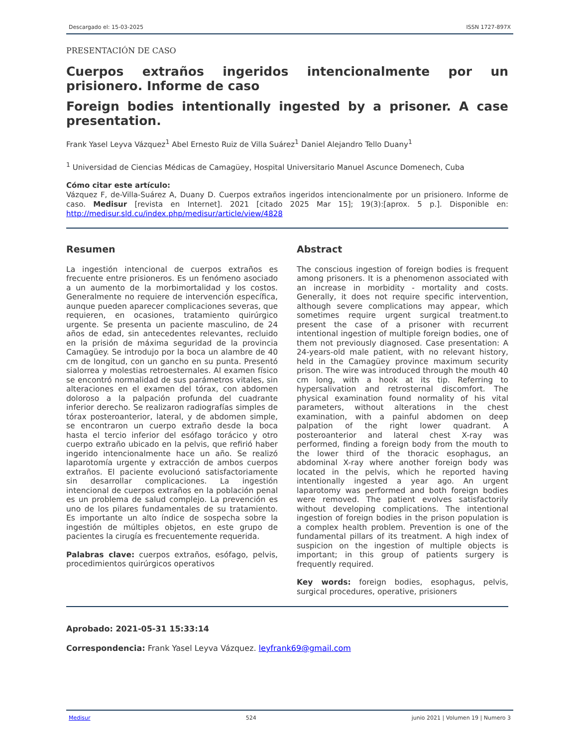Descargado el: 15-03-2025 ISSN 1727-897X
PRESENTACIÓN DE CASO
Cuerpos extraños ingeridos intencionalmente por un prisionero. Informe de caso
Foreign bodies intentionally ingested by a prisoner. A case presentation.
Frank Yasel Leyva Vázquez<sup>1</sup> Abel Ernesto Ruiz de Villa Suárez<sup>1</sup> Daniel Alejandro Tello Duany<sup>1</sup>
<sup>1</sup> Universidad de Ciencias Médicas de Camagüey, Hospital Universitario Manuel Ascunce Domenech, Cuba
Cómo citar este artículo:
Vázquez F, de-Villa-Suárez A, Duany D. Cuerpos extraños ingeridos intencionalmente por un prisionero. Informe de caso. Medisur [revista en Internet]. 2021 [citado 2025 Mar 15]; 19(3):[aprox. 5 p.]. Disponible en: http://medisur.sld.cu/index.php/medisur/article/view/4828
Resumen
La ingestión intencional de cuerpos extraños es frecuente entre prisioneros. Es un fenómeno asociado a un aumento de la morbimortalidad y los costos. Generalmente no requiere de intervención específica, aunque pueden aparecer complicaciones severas, que requieren, en ocasiones, tratamiento quirúrgico urgente. Se presenta un paciente masculino, de 24 años de edad, sin antecedentes relevantes, recluido en la prisión de máxima seguridad de la provincia Camagüey. Se introdujo por la boca un alambre de 40 cm de longitud, con un gancho en su punta. Presentó sialorrea y molestias retroesternales. Al examen físico se encontró normalidad de sus parámetros vitales, sin alteraciones en el examen del tórax, con abdomen doloroso a la palpación profunda del cuadrante inferior derecho. Se realizaron radiografías simples de tórax posteroanterior, lateral, y de abdomen simple, se encontraron un cuerpo extraño desde la boca hasta el tercio inferior del esófago torácico y otro cuerpo extraño ubicado en la pelvis, que refirió haber ingerido intencionalmente hace un año. Se realizó laparotomía urgente y extracción de ambos cuerpos extraños. El paciente evolucionó satisfactoriamente sin desarrollar complicaciones. La ingestión intencional de cuerpos extraños en la población penal es un problema de salud complejo. La prevención es uno de los pilares fundamentales de su tratamiento. Es importante un alto índice de sospecha sobre la ingestión de múltiples objetos, en este grupo de pacientes la cirugía es frecuentemente requerida.
Palabras clave: cuerpos extraños, esófago, pelvis, procedimientos quirúrgicos operativos
Abstract
The conscious ingestion of foreign bodies is frequent among prisoners. It is a phenomenon associated with an increase in morbidity - mortality and costs. Generally, it does not require specific intervention, although severe complications may appear, which sometimes require urgent surgical treatment.to present the case of a prisoner with recurrent intentional ingestion of multiple foreign bodies, one of them not previously diagnosed. Case presentation: A 24-years-old male patient, with no relevant history, held in the Camagüey province maximum security prison. The wire was introduced through the mouth 40 cm long, with a hook at its tip. Referring to hypersalivation and retrosternal discomfort. The physical examination found normality of his vital parameters, without alterations in the chest examination, with a painful abdomen on deep palpation of the right lower quadrant. A posteroanterior and lateral chest X-ray was performed, finding a foreign body from the mouth to the lower third of the thoracic esophagus, an abdominal X-ray where another foreign body was located in the pelvis, which he reported having intentionally ingested a year ago. An urgent laparotomy was performed and both foreign bodies were removed. The patient evolves satisfactorily without developing complications. The intentional ingestion of foreign bodies in the prison population is a complex health problem. Prevention is one of the fundamental pillars of its treatment. A high index of suspicion on the ingestion of multiple objects is important; in this group of patients surgery is frequently required.
Key words: foreign bodies, esophagus, pelvis, surgical procedures, operative, prisioners
Aprobado: 2021-05-31 15:33:14
Correspondencia: Frank Yasel Leyva Vázquez. leyfrank69@gmail.com
Medisur 524 junio 2021 | Volumen 19 | Numero 3